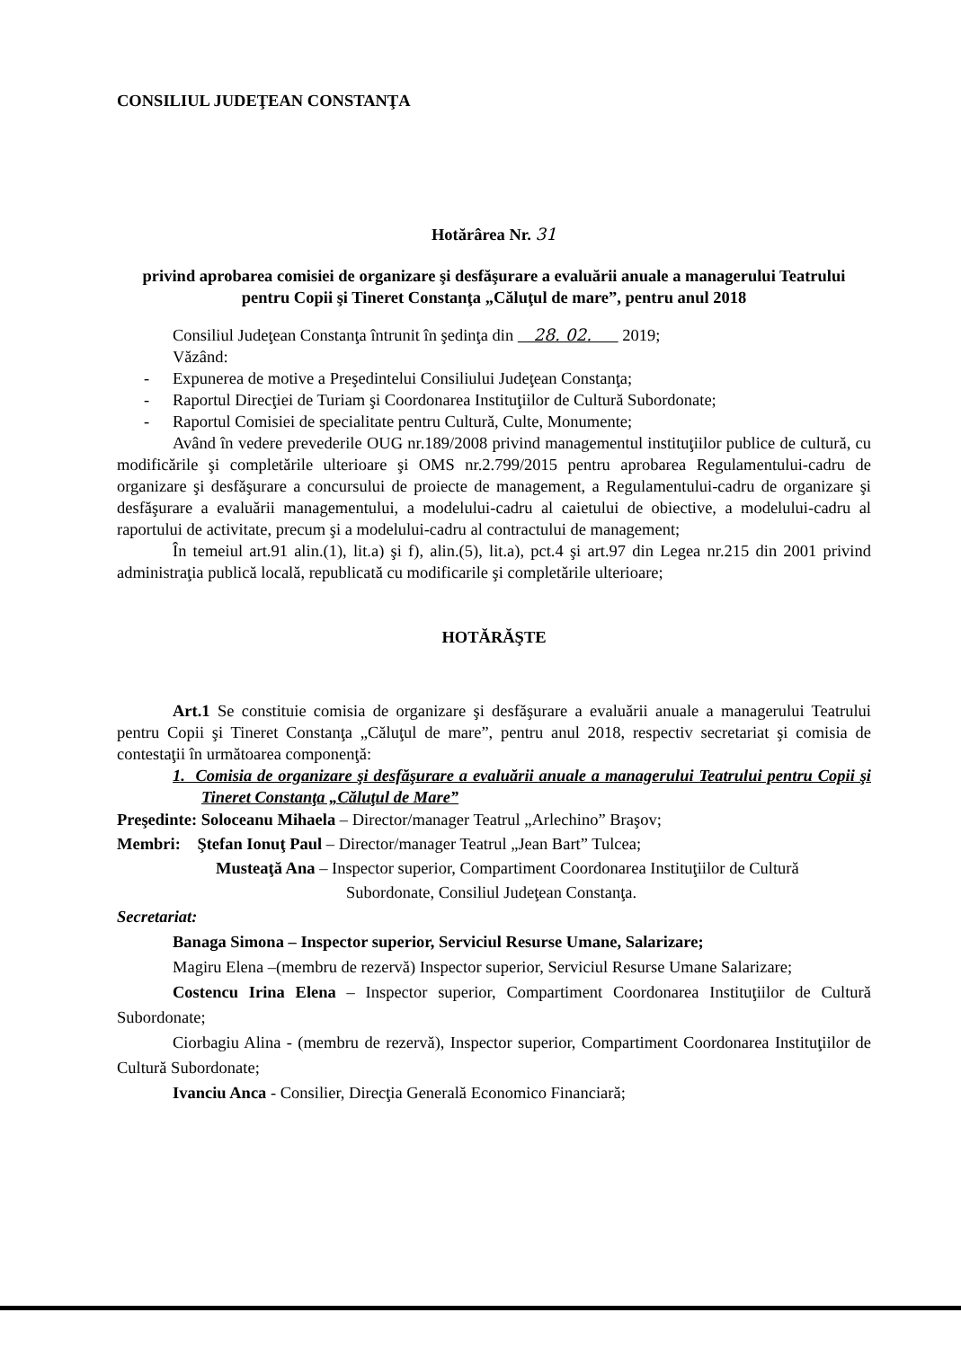CONSILIUL JUDEŢEAN CONSTANŢA
Hotărârea Nr. 31
privind aprobarea comisiei de organizare şi desfăşurare a evaluării anuale a managerului Teatrului pentru Copii şi Tineret Constanţa „Căluţul de mare”, pentru anul 2018
Consiliul Judeţean Constanţa întrunit în şedinţa din 28. 02. 2019;
Văzând:
- Expunerea de motive a Preşedintelui Consiliului Judeţean Constanţa;
- Raportul Direcţiei de Turiam şi Coordonarea Instituţiilor de Cultură Subordonate;
- Raportul Comisiei de specialitate pentru Cultură, Culte, Monumente;
Având în vedere prevederile OUG nr.189/2008 privind managementul instituţiilor publice de cultură, cu modificările şi completările ulterioare şi OMS nr.2.799/2015 pentru aprobarea Regulamentului-cadru de organizare şi desfăşurare a concursului de proiecte de management, a Regulamentului-cadru de organizare şi desfăşurare a evaluării managementului, a modelului-cadru al caietului de obiective, a modelului-cadru al raportului de activitate, precum şi a modelului-cadru al contractului de management;
În temeiul art.91 alin.(1), lit.a) şi f), alin.(5), lit.a), pct.4 şi art.97 din Legea nr.215 din 2001 privind administraţia publică locală, republicată cu modificarile şi completările ulterioare;
HOTĂRĂŞTE
Art.1 Se constituie comisia de organizare şi desfăşurare a evaluării anuale a managerului Teatrului pentru Copii şi Tineret Constanţa „Căluţul de mare”, pentru anul 2018, respectiv secretariat şi comisia de contestaţii în următoarea componenţă:
1. Comisia de organizare şi desfăşurare a evaluării anuale a managerului Teatrului pentru Copii şi Tineret Constanţa „Căluţul de Mare”
Preşedinte: Soloceanu Mihaela – Director/manager Teatrul „Arlechino” Braşov;
Membri: Ştefan Ionuţ Paul – Director/manager Teatrul „Jean Bart” Tulcea;
Musteaţă Ana – Inspector superior, Compartiment Coordonarea Instituţiilor de Cultură
Subordonate, Consiliul Judeţean Constanţa.
Secretariat:
Banaga Simona – Inspector superior, Serviciul Resurse Umane, Salarizare;
Magiru Elena –(membru de rezervă) Inspector superior, Serviciul Resurse Umane Salarizare;
Costencu Irina Elena – Inspector superior, Compartiment Coordonarea Instituţiilor de Cultură Subordonate;
Ciorbagiu Alina - (membru de rezervă), Inspector superior, Compartiment Coordonarea Instituţiilor de Cultură Subordonate;
Ivanciu Anca - Consilier, Direcţia Generală Economico Financiară;